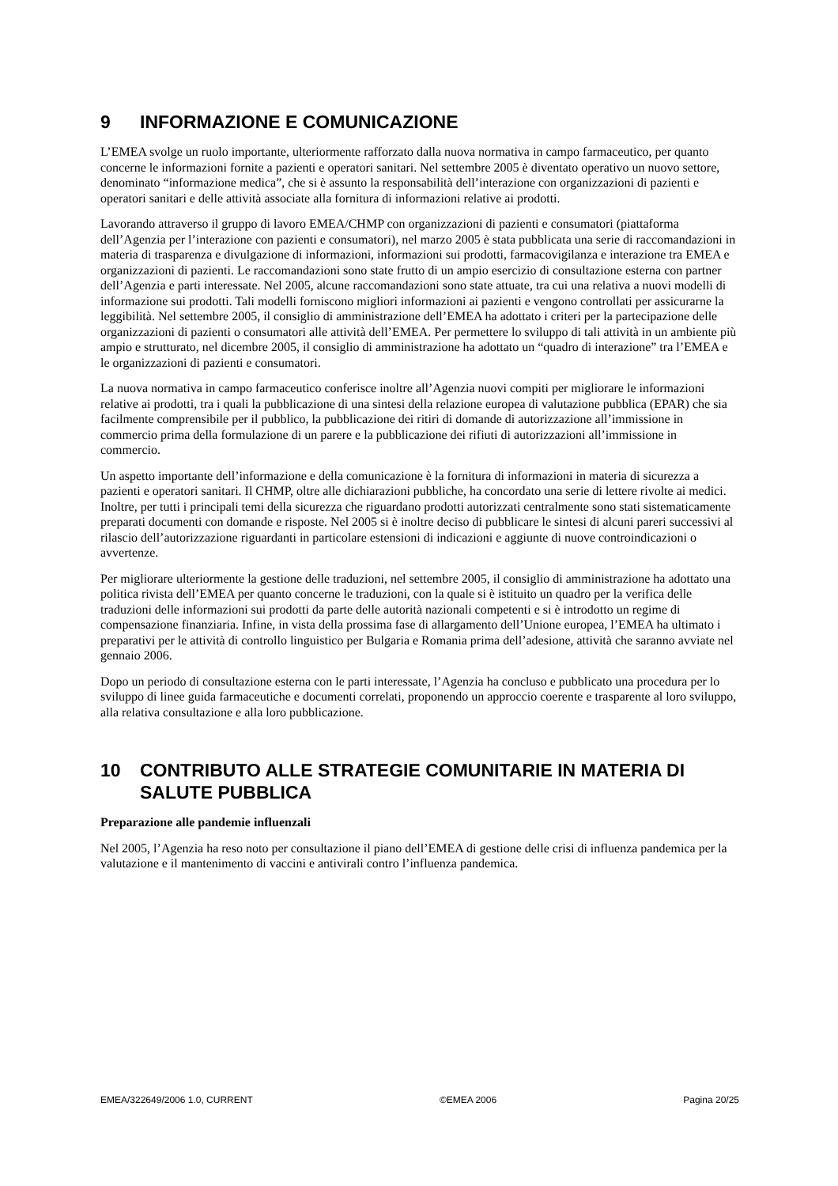9 INFORMAZIONE E COMUNICAZIONE
L’EMEA svolge un ruolo importante, ulteriormente rafforzato dalla nuova normativa in campo farmaceutico, per quanto concerne le informazioni fornite a pazienti e operatori sanitari. Nel settembre 2005 è diventato operativo un nuovo settore, denominato “informazione medica”, che si è assunto la responsabilità dell’interazione con organizzazioni di pazienti e operatori sanitari e delle attività associate alla fornitura di informazioni relative ai prodotti.
Lavorando attraverso il gruppo di lavoro EMEA/CHMP con organizzazioni di pazienti e consumatori (piattaforma dell’Agenzia per l’interazione con pazienti e consumatori), nel marzo 2005 è stata pubblicata una serie di raccomandazioni in materia di trasparenza e divulgazione di informazioni, informazioni sui prodotti, farmacovigilanza e interazione tra EMEA e organizzazioni di pazienti. Le raccomandazioni sono state frutto di un ampio esercizio di consultazione esterna con partner dell’Agenzia e parti interessate. Nel 2005, alcune raccomandazioni sono state attuate, tra cui una relativa a nuovi modelli di informazione sui prodotti. Tali modelli forniscono migliori informazioni ai pazienti e vengono controllati per assicurarne la leggibilità. Nel settembre 2005, il consiglio di amministrazione dell’EMEA ha adottato i criteri per la partecipazione delle organizzazioni di pazienti o consumatori alle attività dell’EMEA. Per permettere lo sviluppo di tali attività in un ambiente più ampio e strutturato, nel dicembre 2005, il consiglio di amministrazione ha adottato un “quadro di interazione” tra l’EMEA e le organizzazioni di pazienti e consumatori.
La nuova normativa in campo farmaceutico conferisce inoltre all’Agenzia nuovi compiti per migliorare le informazioni relative ai prodotti, tra i quali la pubblicazione di una sintesi della relazione europea di valutazione pubblica (EPAR) che sia facilmente comprensibile per il pubblico, la pubblicazione dei ritiri di domande di autorizzazione all’immissione in commercio prima della formulazione di un parere e la pubblicazione dei rifiuti di autorizzazioni all’immissione in commercio.
Un aspetto importante dell’informazione e della comunicazione è la fornitura di informazioni in materia di sicurezza a pazienti e operatori sanitari. Il CHMP, oltre alle dichiarazioni pubbliche, ha concordato una serie di lettere rivolte ai medici. Inoltre, per tutti i principali temi della sicurezza che riguardano prodotti autorizzati centralmente sono stati sistematicamente preparati documenti con domande e risposte. Nel 2005 si è inoltre deciso di pubblicare le sintesi di alcuni pareri successivi al rilascio dell’autorizzazione riguardanti in particolare estensioni di indicazioni e aggiunte di nuove controindicazioni o avvertenze.
Per migliorare ulteriormente la gestione delle traduzioni, nel settembre 2005, il consiglio di amministrazione ha adottato una politica rivista dell’EMEA per quanto concerne le traduzioni, con la quale si è istituito un quadro per la verifica delle traduzioni delle informazioni sui prodotti da parte delle autorità nazionali competenti e si è introdotto un regime di compensazione finanziaria. Infine, in vista della prossima fase di allargamento dell’Unione europea, l’EMEA ha ultimato i preparativi per le attività di controllo linguistico per Bulgaria e Romania prima dell’adesione, attività che saranno avviate nel gennaio 2006.
Dopo un periodo di consultazione esterna con le parti interessate, l’Agenzia ha concluso e pubblicato una procedura per lo sviluppo di linee guida farmaceutiche e documenti correlati, proponendo un approccio coerente e trasparente al loro sviluppo, alla relativa consultazione e alla loro pubblicazione.
10 CONTRIBUTO ALLE STRATEGIE COMUNITARIE IN MATERIA DI SALUTE PUBBLICA
Preparazione alle pandemie influenzali
Nel 2005, l’Agenzia ha reso noto per consultazione il piano dell’EMEA di gestione delle crisi di influenza pandemica per la valutazione e il mantenimento di vaccini e antivirali contro l’influenza pandemica.
EMEA/322649/2006 1.0, CURRENT ©EMEA 2006 Pagina 20/25